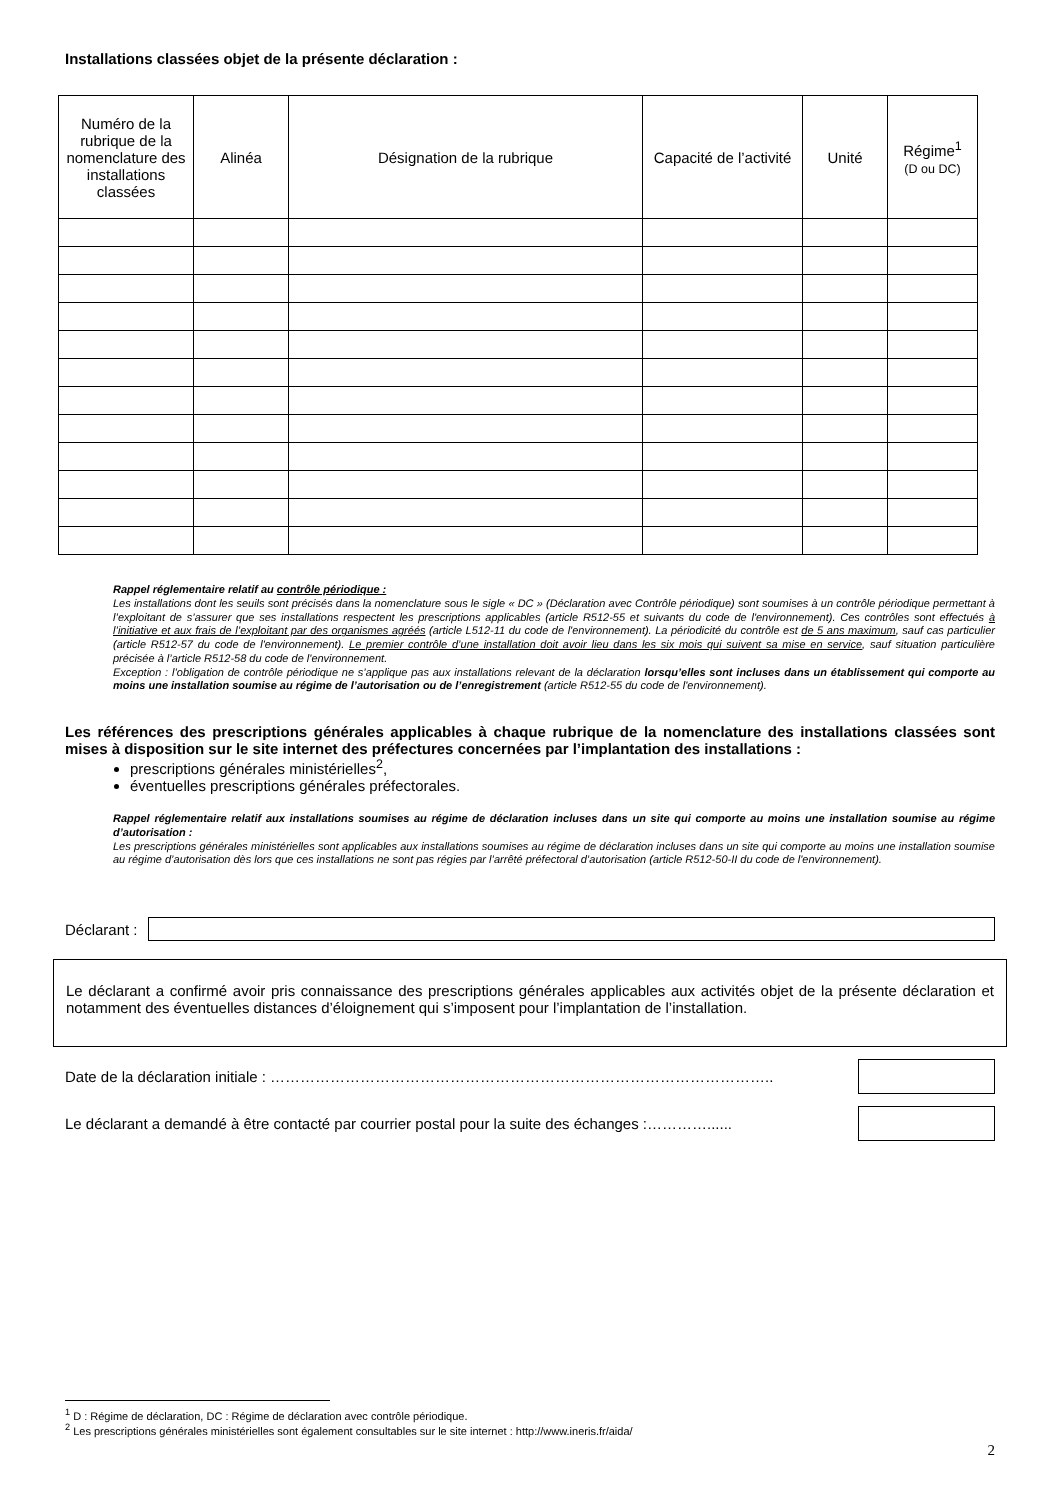Installations classées objet de la présente déclaration :
| Numéro de la rubrique de la nomenclature des installations classées | Alinéa | Désignation de la rubrique | Capacité de l’activité | Unité | Régime<sup>1</sup> (D ou DC) |
| --- | --- | --- | --- | --- | --- |
Rappel réglementaire relatif au contrôle périodique :
Les installations dont les seuils sont précisés dans la nomenclature sous le sigle « DC » (Déclaration avec Contrôle périodique) sont soumises à un contrôle périodique permettant à l’exploitant de s’assurer que ses installations respectent les prescriptions applicables (article R512-55 et suivants du code de l'environnement). Ces contrôles sont effectués à l’initiative et aux frais de l’exploitant par des organismes agréés (article L512-11 du code de l'environnement). La périodicité du contrôle est de 5 ans maximum, sauf cas particulier (article R512-57 du code de l'environnement). Le premier contrôle d’une installation doit avoir lieu dans les six mois qui suivent sa mise en service, sauf situation particulière précisée à l’article R512-58 du code de l'environnement.
Exception : l’obligation de contrôle périodique ne s’applique pas aux installations relevant de la déclaration lorsqu’elles sont incluses dans un établissement qui comporte au moins une installation soumise au régime de l’autorisation ou de l’enregistrement (article R512-55 du code de l'environnement).
Les références des prescriptions générales applicables à chaque rubrique de la nomenclature des installations classées sont mises à disposition sur le site internet des préfectures concernées par l’implantation des installations :
prescriptions générales ministérielles<sup>2</sup>,
éventuelles prescriptions générales préfectorales.
Rappel réglementaire relatif aux installations soumises au régime de déclaration incluses dans un site qui comporte au moins une installation soumise au régime d’autorisation :
Les prescriptions générales ministérielles sont applicables aux installations soumises au régime de déclaration incluses dans un site qui comporte au moins une installation soumise au régime d’autorisation dès lors que ces installations ne sont pas régies par l’arrêté préfectoral d’autorisation (article R512-50-II du code de l'environnement).
Déclarant :
Le déclarant a confirmé avoir pris connaissance des prescriptions générales applicables aux activités objet de la présente déclaration et notamment des éventuelles distances d’éloignement qui s’imposent pour l’implantation de l’installation.
Date de la déclaration initiale : ………………………………………………………………………………………..
Le déclarant a demandé à être contacté par courrier postal pour la suite des échanges :…………......
<sup>1</sup> D : Régime de déclaration, DC : Régime de déclaration avec contrôle périodique.
<sup>2</sup> Les prescriptions générales ministérielles sont également consultables sur le site internet : http://www.ineris.fr/aida/
2